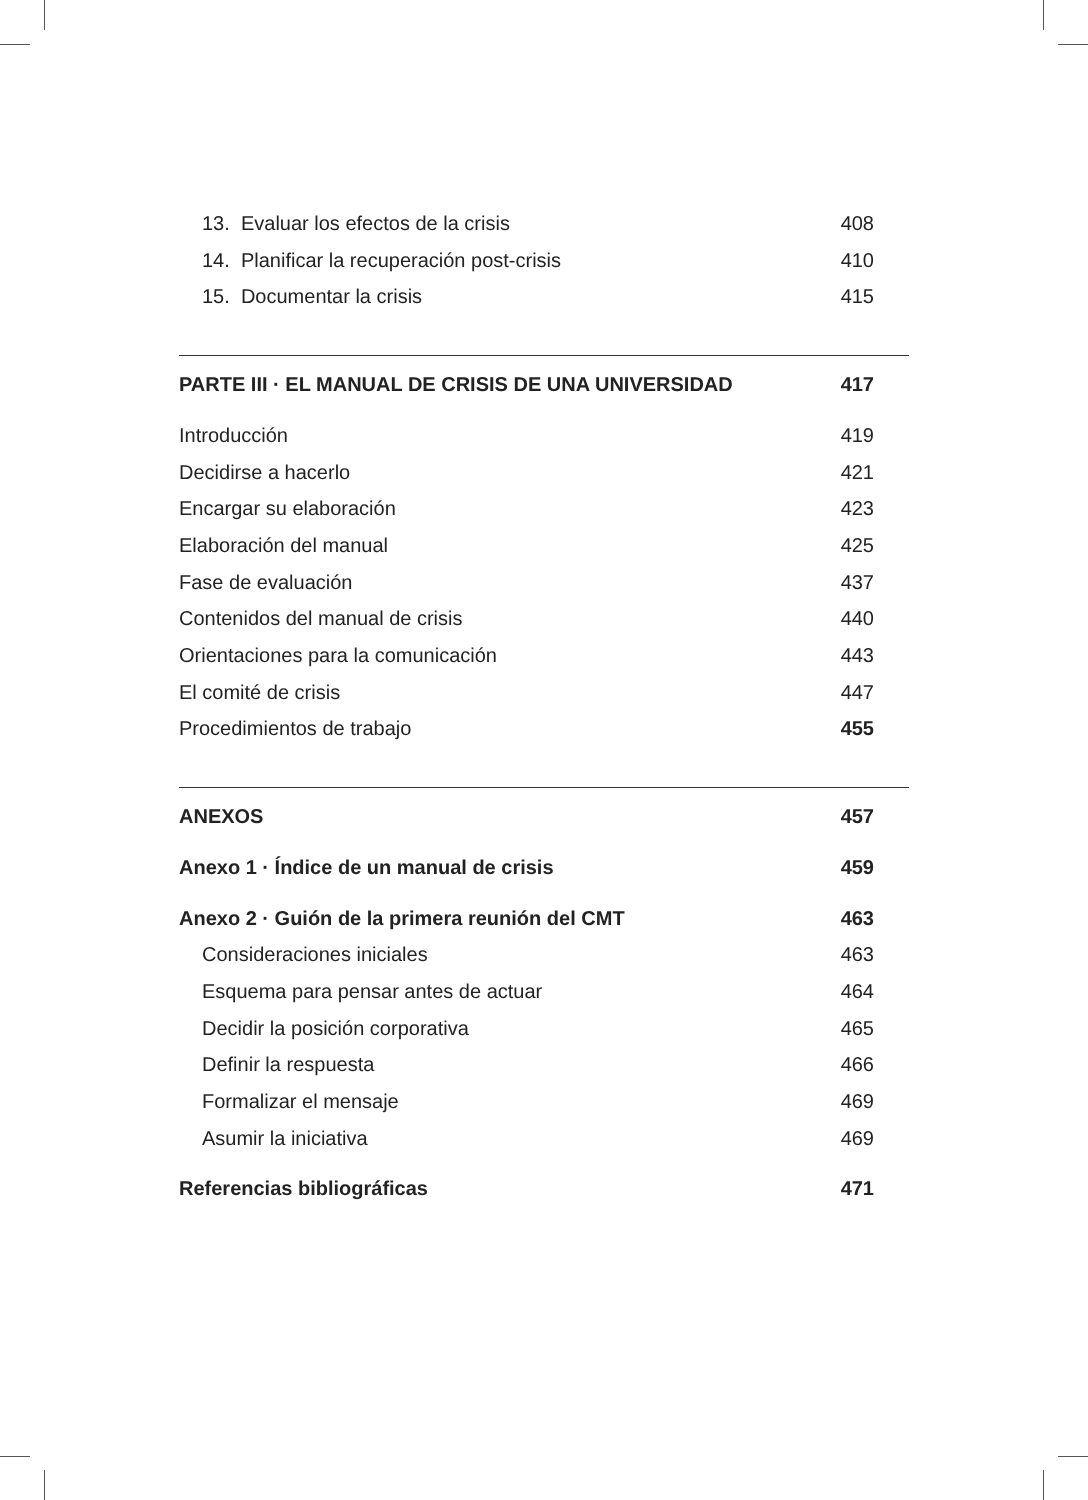13. Evaluar los efectos de la crisis 408
14. Planificar la recuperación post-crisis 410
15. Documentar la crisis 415
PARTE III · EL MANUAL DE CRISIS DE UNA UNIVERSIDAD 417
Introducción 419
Decidirse a hacerlo 421
Encargar su elaboración 423
Elaboración del manual 425
Fase de evaluación 437
Contenidos del manual de crisis 440
Orientaciones para la comunicación 443
El comité de crisis 447
Procedimientos de trabajo 455
ANEXOS 457
Anexo 1 · Índice de un manual de crisis 459
Anexo 2 · Guión de la primera reunión del CMT 463
Consideraciones iniciales 463
Esquema para pensar antes de actuar 464
Decidir la posición corporativa 465
Definir la respuesta 466
Formalizar el mensaje 469
Asumir la iniciativa 469
Referencias bibliográficas 471